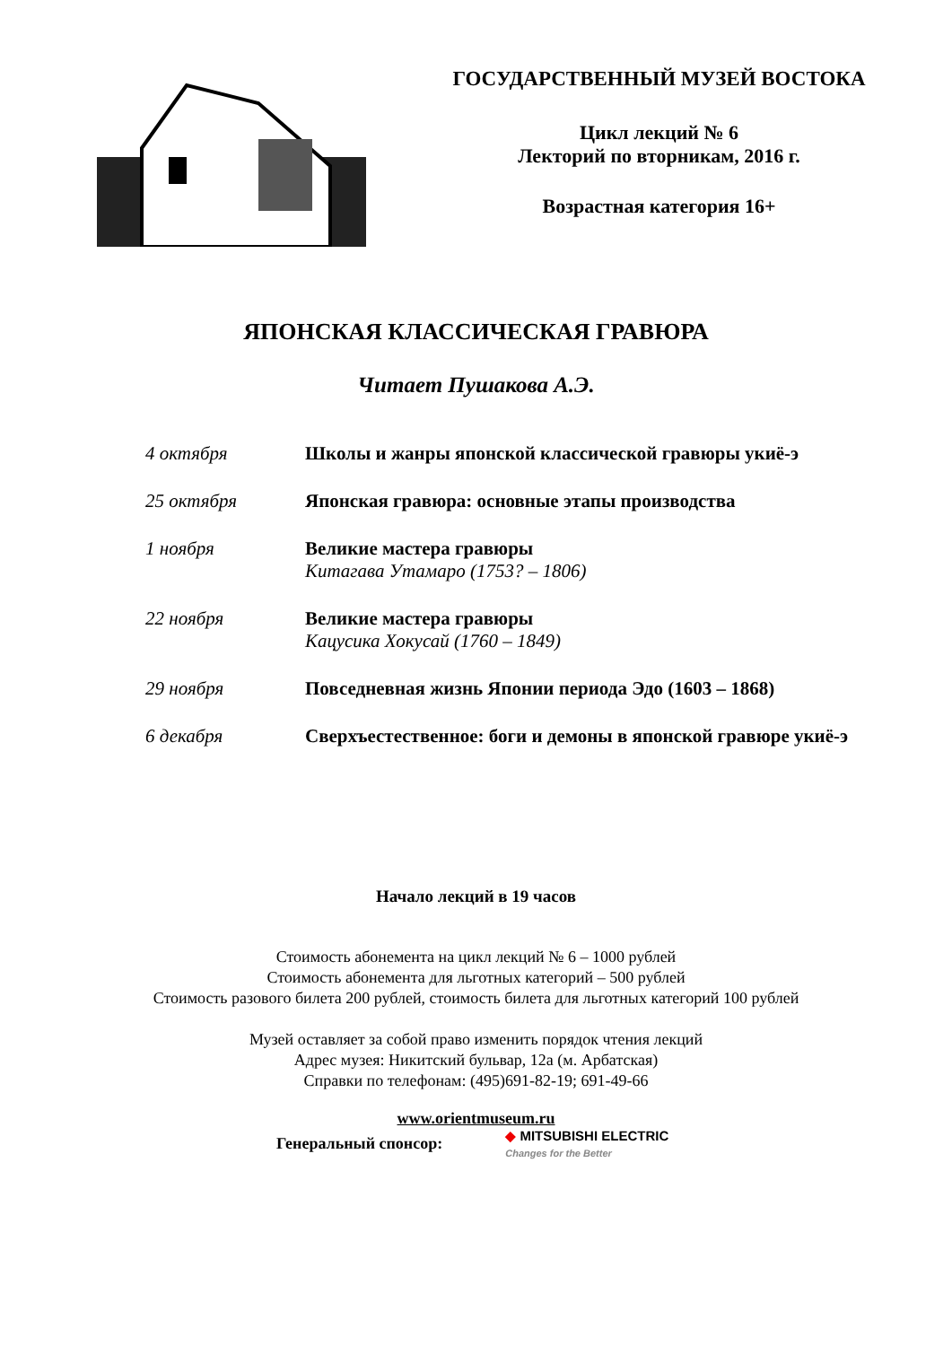ГОСУДАРСТВЕННЫЙ МУЗЕЙ ВОСТОКА
Цикл лекций № 6
Лекторий по вторникам, 2016 г.
Возрастная категория 16+
ЯПОНСКАЯ КЛАССИЧЕСКАЯ ГРАВЮРА
Читает Пушакова А.Э.
4 октября Школы и жанры японской классической гравюры укиё-э
25 октября Японская гравюра: основные этапы производства
1 ноября Великие мастера гравюры
Китагава Утамаро (1753? – 1806)
22 ноября Великие мастера гравюры
Кацусика Хокусай (1760 – 1849)
29 ноября Повседневная жизнь Японии периода Эдо (1603 – 1868)
6 декабря Сверхъестественное: боги и демоны в японской гравюре укиё-э
Начало лекций в 19 часов
Стоимость абонемента на цикл лекций № 6 – 1000 рублей
Стоимость абонемента для льготных категорий – 500 рублей
Стоимость разового билета 200 рублей, стоимость билета для льготных категорий 100 рублей
Музей оставляет за собой право изменить порядок чтения лекций
Адрес музея: Никитский бульвар, 12а (м. Арбатская)
Справки по телефонам: (495)691-82-19; 691-49-66
www.orientmuseum.ru
Генеральный спонсор:
◆ MITSUBISHI ELECTRIC
Changes for the Better